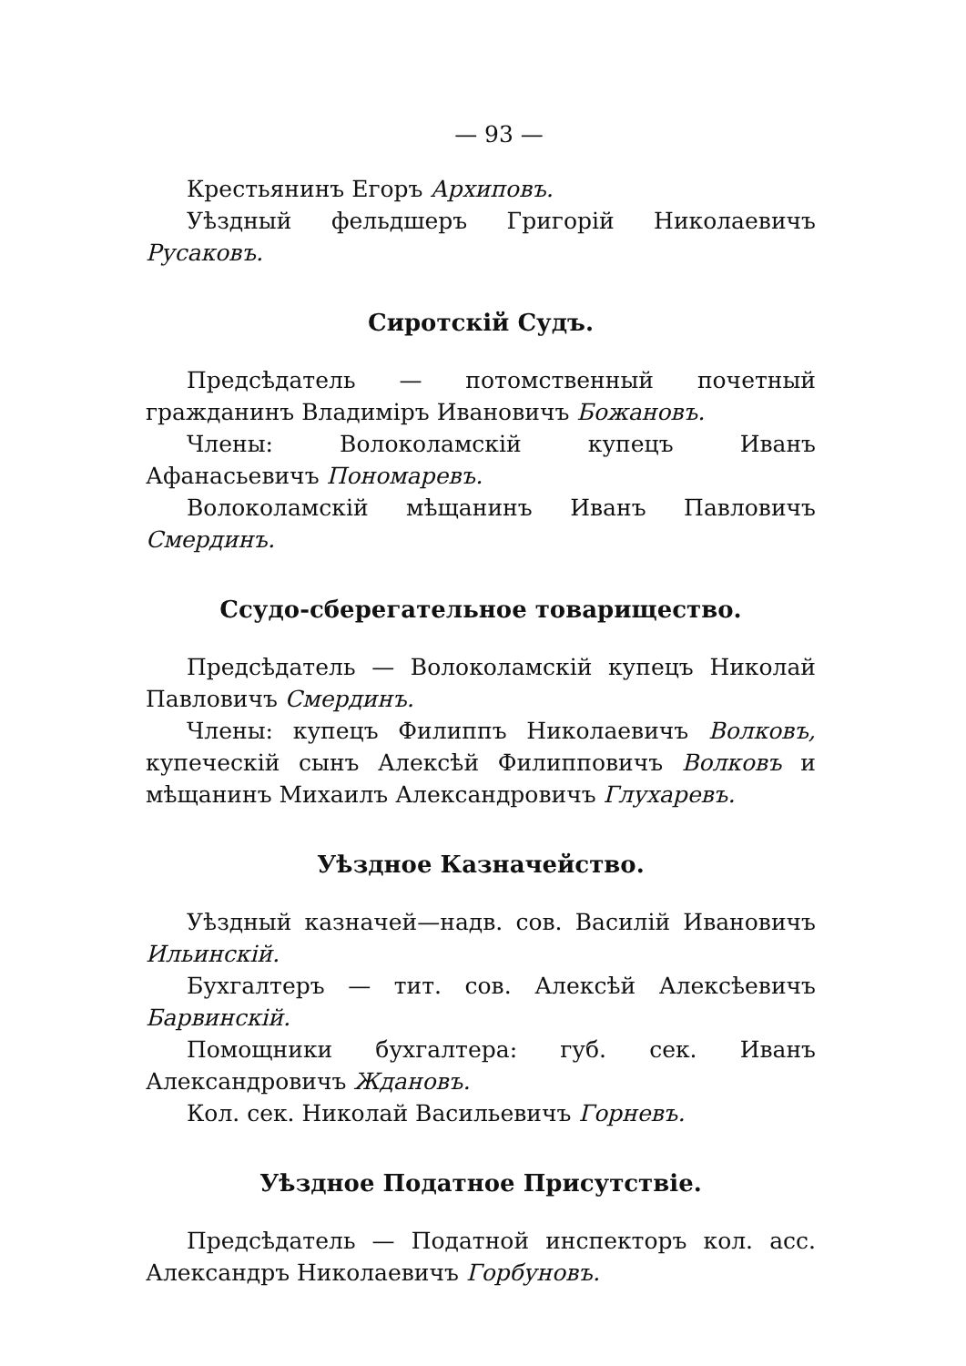— 93 —
Крестьянинъ Егоръ Архиповъ.
Уѣздный фельдшеръ Григорій Николаевичъ Русаковъ.
Сиротскій Судъ.
Предсѣдатель — потомственный почетный гражданинъ Владиміръ Ивановичъ Божановъ.
Члены: Волоколамскій купецъ Иванъ Афанасьевичъ Пономаревъ.
Волоколамскій мѣщанинъ Иванъ Павловичъ Смердинъ.
Ссудо-сберегательное товарищество.
Предсѣдатель — Волоколамскій купецъ Николай Павловичъ Смердинъ.
Члены: купецъ Филиппъ Николаевичъ Волковъ, купеческій сынъ Алексѣй Филипповичъ Волковъ и мѣщанинъ Михаилъ Александровичъ Глухаревъ.
Уѣздное Казначейство.
Уѣздный казначей—надв. сов. Василій Ивановичъ Ильинскій.
Бухгалтеръ — тит. сов. Алексѣй Алексѣевичъ Барвинскій.
Помощники бухгалтера: губ. сек. Иванъ Александровичъ Ждановъ.
Кол. сек. Николай Васильевичъ Горневъ.
Уѣздное Податное Присутствіе.
Предсѣдатель — Податной инспекторъ кол. асс. Александръ Николаевичъ Горбуновъ.